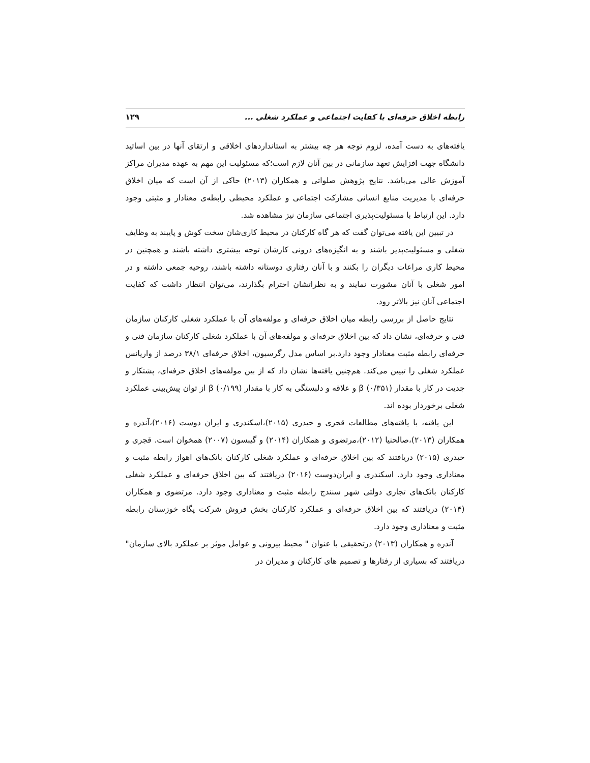رابطه اخلاق حرفه‌ای با کفایت اجتماعی و عملکرد شغلی ... ۱۲۹
یافته‌های به دست آمده، لزوم توجه هر چه بیشتر به استانداردهای اخلاقی و ارتقای آنها در بین اساتید دانشگاه جهت افزایش تعهد سازمانی در بین آنان لازم است؛که مسئولیت این مهم به عهده مدیران مراکز آموزش عالی می‌باشد. نتایج پژوهش صلواتی و همکاران (۲۰۱۳) حاکی از آن است که میان اخلاق حرفه‌ای با مدیریت منابع انسانی مشارکت اجتماعی و عملکرد محیطی رابطه‌ی معنادار و مثبتی وجود دارد. این ارتباط با مسئولیت‌پذیری اجتماعی سازمان نیز مشاهده شد.
در تبیین این یافته می‌توان گفت که هر گاه کارکنان در محیط کاری‌شان سخت کوش و پایبند به وظایف شغلی و مسئولیت‌پذیر باشند و به انگیزه‌های درونی کارشان توجه بیشتری داشته باشند و همچنین در محیط کاری مراعات دیگران را بکنند و با آنان رفتاری دوستانه داشته باشند، روحیه جمعی داشته و در امور شغلی با آنان مشورت نمایند و به نظراتشان احترام بگذارند، می‌توان انتظار داشت که کفایت اجتماعی آنان نیز بالاتر رود.
نتایج حاصل از بررسی رابطه میان اخلاق حرفه‌ای و مولفه‌های آن با عملکرد شغلی کارکنان سازمان فنی و حرفه‌ای، نشان داد که بین اخلاق حرفه‌ای و مولفه‌های آن با عملکرد شغلی کارکنان سازمان فنی و حرفه‌ای رابطه مثبت معنادار وجود دارد.بر اساس مدل رگرسیون، اخلاق حرفه‌ای ۳۸/۱ درصد از واریانس عملکرد شغلی را تبیین می‌کند. هم‌چنین یافته‌ها نشان داد که از بین مولفه‌های اخلاق حرفه‌ای، پشتکار و جدیت در کار با مقدار β (۰/۳۵۱) و علاقه و دلبستگی به کار با مقدار β (۰/۱۹۹) از توان پیش‌بینی عملکرد شغلی برخوردار بوده اند.
این یافته، با یافته‌های مطالعات قجری و حیدری (۲۰۱۵)،اسکندری و ایران دوست (۲۰۱۶)،آندره و همکاران (۲۰۱۳)،صالحنیا (۲۰۱۲)،مرتضوی و همکاران (۲۰۱۴) و گیبسون (۲۰۰۷) همخوان است. قجری و حیدری (۲۰۱۵) دریافتند که بین اخلاق حرفه‌ای و عملکرد شغلی کارکنان بانک‌های اهواز رابطه مثبت و معناداری وجود دارد. اسکندری و ایران‌دوست (۲۰۱۶) دریافتند که بین اخلاق حرفه‌ای و عملکرد شغلی کارکنان بانک‌های تجاری دولتی شهر سنندج رابطه مثبت و معناداری وجود دارد. مرتضوی و همکاران (۲۰۱۴) دریافتند که بین اخلاق حرفه‌ای و عملکرد کارکنان بخش فروش شرکت پگاه خوزستان رابطه مثبت و معناداری وجود دارد.
آندره و همکاران (۲۰۱۳) درتحقیقی با عنوان " محیط بیرونی و عوامل موثر بر عملکرد بالای سازمان" دریافتند که بسیاری از رفتارها و تصمیم های کارکنان و مدیران در